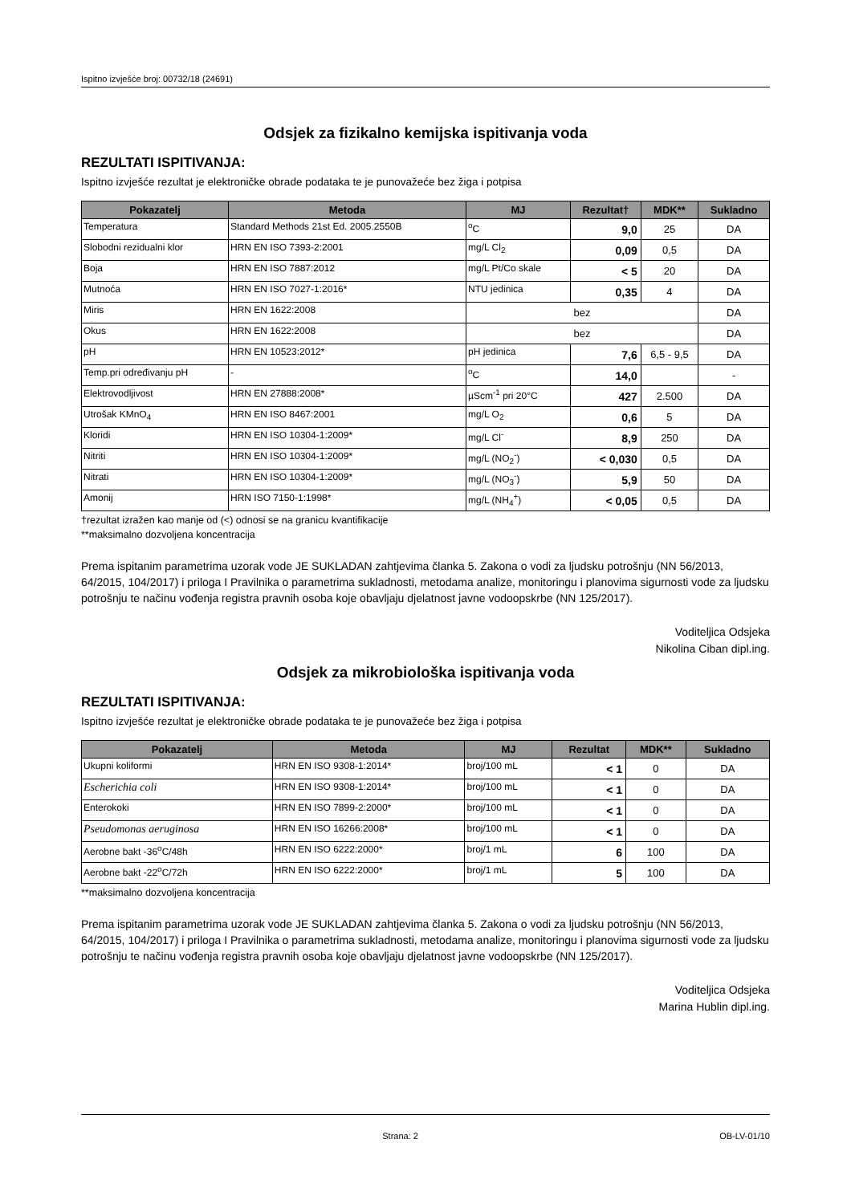Ispitno izvješće broj: 00732/18 (24691)
Odsjek za fizikalno kemijska ispitivanja voda
REZULTATI ISPITIVANJA:
Ispitno izvješće rezultat je elektroničke obrade podataka te je punovažeće bez žiga i potpisa
| Pokazatelj | Metoda | MJ | Rezultat† | MDK** | Sukladno |
| --- | --- | --- | --- | --- | --- |
| Temperatura | Standard Methods 21st Ed. 2005.2550B | <sup>o</sup> C | 9,0 | 25 | DA |
| Slobodni rezidualni klor | HRN EN ISO 7393-2:2001 | mg/L Cl<sub>2</sub> | 0,09 | 0,5 | DA |
| Boja | HRN EN ISO 7887:2012 | mg/L Pt/Co skale | < 5 | 20 | DA |
| Mutnoća | HRN EN ISO 7027-1:2016* | NTU jedinica | 0,35 | 4 | DA |
| Miris | HRN EN 1622:2008 | bez | | | DA |
| Okus | HRN EN 1622:2008 | bez | | | DA |
| pH | HRN EN 10523:2012* | pH jedinica | 7,6 | 6,5 - 9,5 | DA |
| Temp.pri određivanju pH | - | <sup>o</sup> C | 14,0 | | - |
| Elektrovodljivost | HRN EN 27888:2008* | µScm<sup>-1</sup> pri 20°C | 427 | 2.500 | DA |
| Utrošak KMnO<sub>4</sub> | HRN EN ISO 8467:2001 | mg/L O<sub>2</sub> | 0,6 | 5 | DA |
| Kloridi | HRN EN ISO 10304-1:2009* | mg/L Cl<sup>-</sup> | 8,9 | 250 | DA |
| Nitriti | HRN EN ISO 10304-1:2009* | mg/L (NO<sub>2</sub><sup>-</sup>) | < 0,030 | 0,5 | DA |
| Nitrati | HRN EN ISO 10304-1:2009* | mg/L (NO<sub>3</sub><sup>-</sup>) | 5,9 | 50 | DA |
| Amonij | HRN ISO 7150-1:1998* | mg/L (NH<sub>4</sub><sup>+</sup>) | < 0,05 | 0,5 | DA |
†rezultat izražen kao manje od (<) odnosi se na granicu kvantifikacije
**maksimalno dozvoljena koncentracija
Prema ispitanim parametrima uzorak vode JE SUKLADAN zahtjevima članka 5. Zakona o vodi za ljudsku potrošnju (NN 56/2013, 64/2015, 104/2017) i priloga I Pravilnika o parametrima sukladnosti, metodama analize, monitoringu i planovima sigurnosti vode za ljudsku potrošnju te načinu vođenja registra pravnih osoba koje obavljaju djelatnost javne vodoopskrbe (NN 125/2017).
Voditeljica Odsjeka
Nikolina Ciban dipl.ing.
Odsjek za mikrobiološka ispitivanja voda
REZULTATI ISPITIVANJA:
Ispitno izvješće rezultat je elektroničke obrade podataka te je punovažeće bez žiga i potpisa
| Pokazatelj | Metoda | MJ | Rezultat | MDK** | Sukladno |
| --- | --- | --- | --- | --- | --- |
| Ukupni koliformi | HRN EN ISO 9308-1:2014* | broj/100 mL | < 1 | 0 | DA |
| Escherichia coli | HRN EN ISO 9308-1:2014* | broj/100 mL | < 1 | 0 | DA |
| Enterokoki | HRN EN ISO 7899-2:2000* | broj/100 mL | < 1 | 0 | DA |
| Pseudomonas aeruginosa | HRN EN ISO 16266:2008* | broj/100 mL | < 1 | 0 | DA |
| Aerobne bakt -36<sup>o</sup>C/48h | HRN EN ISO 6222:2000* | broj/1 mL | 6 | 100 | DA |
| Aerobne bakt -22<sup>o</sup>C/72h | HRN EN ISO 6222:2000* | broj/1 mL | 5 | 100 | DA |
**maksimalno dozvoljena koncentracija
Prema ispitanim parametrima uzorak vode JE SUKLADAN zahtjevima članka 5. Zakona o vodi za ljudsku potrošnju (NN 56/2013, 64/2015, 104/2017) i priloga I Pravilnika o parametrima sukladnosti, metodama analize, monitoringu i planovima sigurnosti vode za ljudsku potrošnju te načinu vođenja registra pravnih osoba koje obavljaju djelatnost javne vodoopskrbe (NN 125/2017).
Voditeljica Odsjeka
Marina Hublin dipl.ing.
Strana: 2 OB-LV-01/10